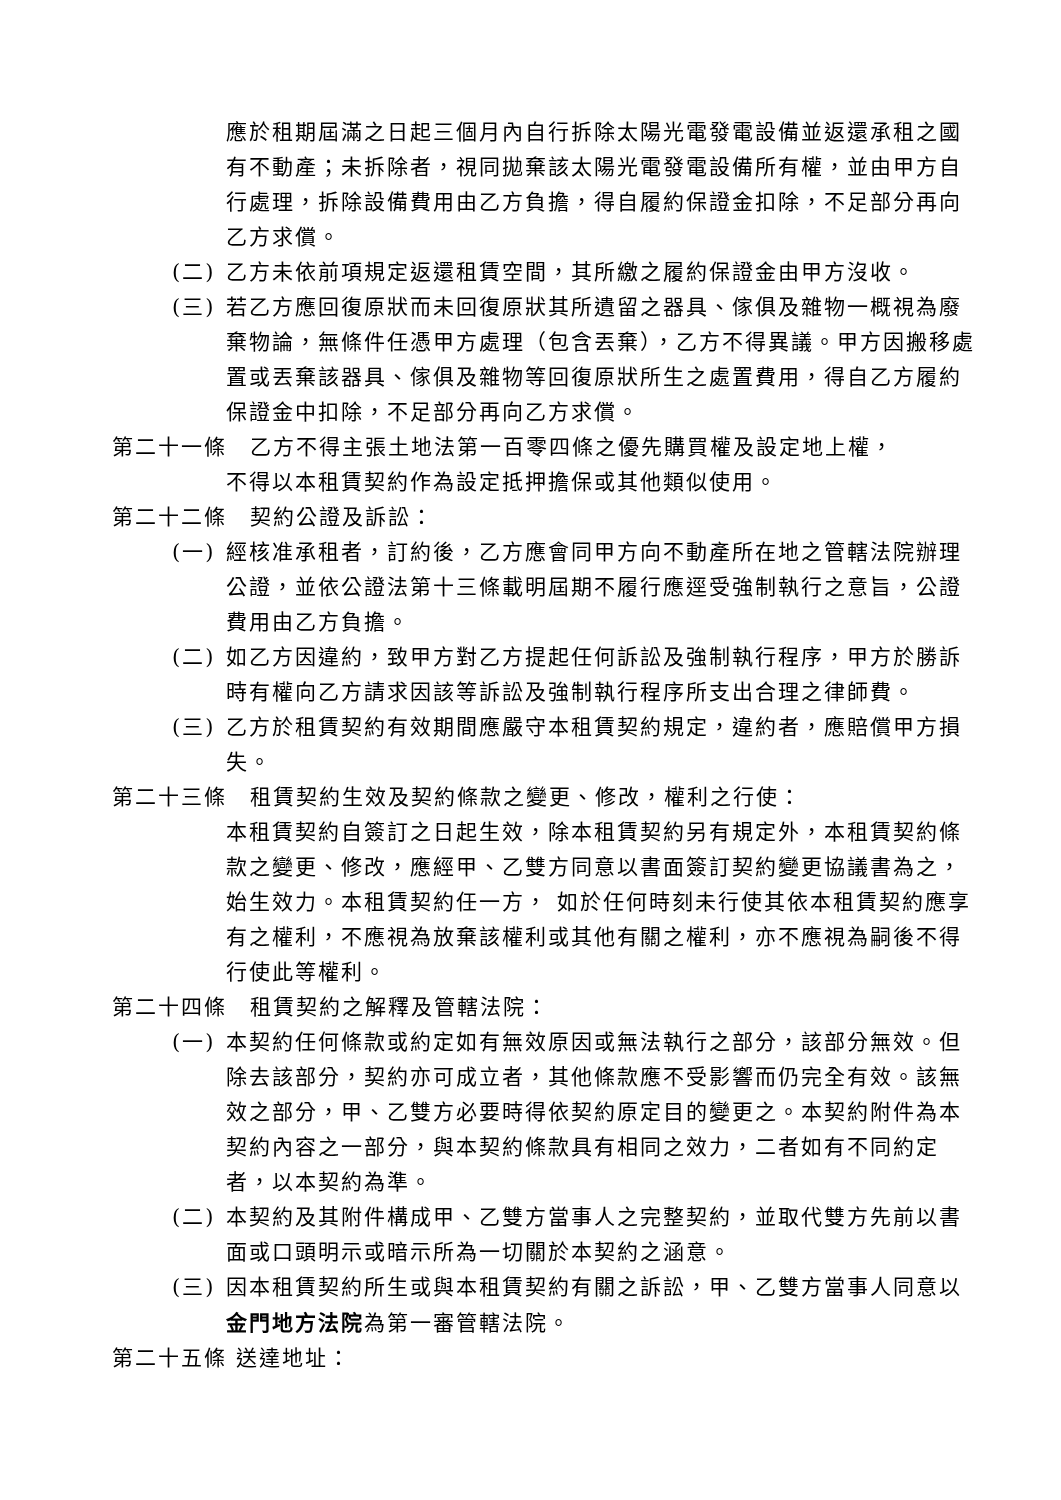應於租期屆滿之日起三個月內自行拆除太陽光電發電設備並返還承租之國有不動產；未拆除者，視同拋棄該太陽光電發電設備所有權，並由甲方自行處理，拆除設備費用由乙方負擔，得自履約保證金扣除，不足部分再向乙方求償。
(二) 乙方未依前項規定返還租賃空間，其所繳之履約保證金由甲方沒收。
(三) 若乙方應回復原狀而未回復原狀其所遺留之器具、傢俱及雜物一概視為廢棄物論，無條件任憑甲方處理（包含丟棄），乙方不得異議。甲方因搬移處置或丟棄該器具、傢俱及雜物等回復原狀所生之處置費用，得自乙方履約保證金中扣除，不足部分再向乙方求償。
第二十一條　乙方不得主張土地法第一百零四條之優先購買權及設定地上權，
不得以本租賃契約作為設定抵押擔保或其他類似使用。
第二十二條　契約公證及訴訟：
(一) 經核准承租者，訂約後，乙方應會同甲方向不動產所在地之管轄法院辦理公證，並依公證法第十三條載明屆期不履行應逕受強制執行之意旨，公證費用由乙方負擔。
(二) 如乙方因違約，致甲方對乙方提起任何訴訟及強制執行程序，甲方於勝訴時有權向乙方請求因該等訴訟及強制執行程序所支出合理之律師費。
(三) 乙方於租賃契約有效期間應嚴守本租賃契約規定，違約者，應賠償甲方損失。
第二十三條　租賃契約生效及契約條款之變更、修改，權利之行使：
本租賃契約自簽訂之日起生效，除本租賃契約另有規定外，本租賃契約條款之變更、修改，應經甲、乙雙方同意以書面簽訂契約變更協議書為之，始生效力。本租賃契約任一方， 如於任何時刻未行使其依本租賃契約應享有之權利，不應視為放棄該權利或其他有關之權利，亦不應視為嗣後不得行使此等權利。
第二十四條　租賃契約之解釋及管轄法院：
(一) 本契約任何條款或約定如有無效原因或無法執行之部分，該部分無效。但除去該部分，契約亦可成立者，其他條款應不受影響而仍完全有效。該無效之部分，甲、乙雙方必要時得依契約原定目的變更之。本契約附件為本契約內容之一部分，與本契約條款具有相同之效力，二者如有不同約定者，以本契約為準。
(二) 本契約及其附件構成甲、乙雙方當事人之完整契約，並取代雙方先前以書面或口頭明示或暗示所為一切關於本契約之涵意。
(三) 因本租賃契約所生或與本租賃契約有關之訴訟，甲、乙雙方當事人同意以金門地方法院為第一審管轄法院。
第二十五條 送達地址：